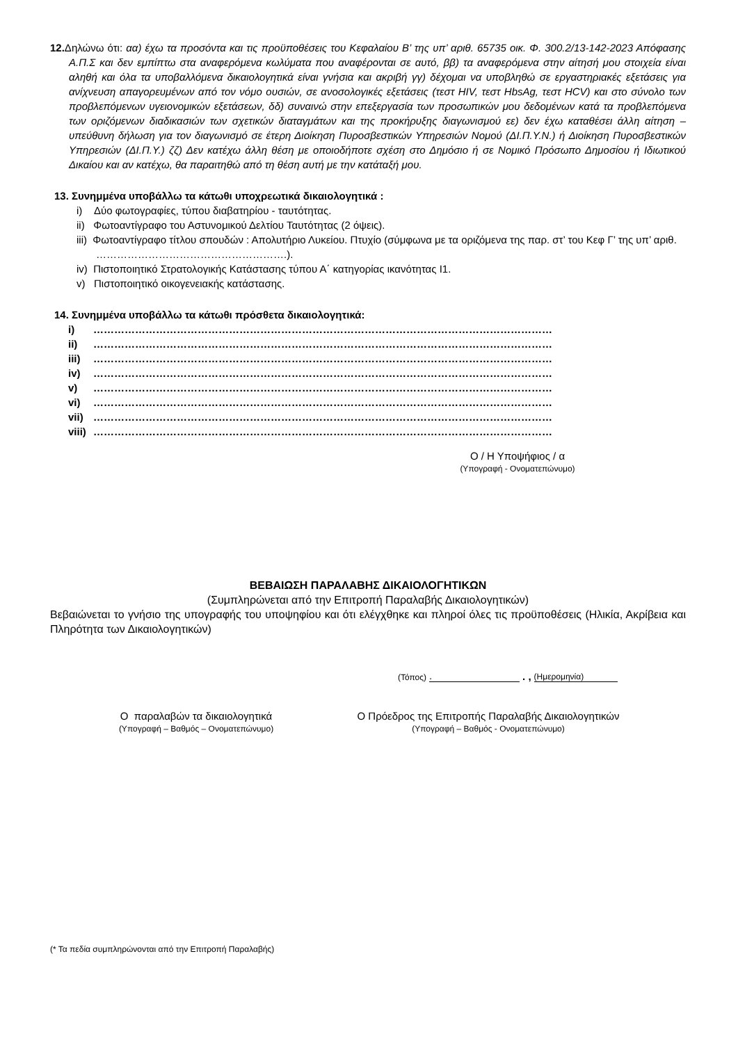12. Δηλώνω ότι: αα) έχω τα προσόντα και τις προϋποθέσεις του Κεφαλαίου Β’ της υπ’ αριθ. 65735 οικ. Φ. 300.2/13-142-2023 Απόφασης Α.Π.Σ και δεν εμπίπτω στα αναφερόμενα κωλύματα που αναφέρονται σε αυτό, ββ) τα αναφερόμενα στην αίτησή μου στοιχεία είναι αληθή και όλα τα υποβαλλόμενα δικαιολογητικά είναι γνήσια και ακριβή γγ) δέχομαι να υποβληθώ σε εργαστηριακές εξετάσεις για ανίχνευση απαγορευμένων από τον νόμο ουσιών, σε ανοσολογικές εξετάσεις (τεστ HIV, τεστ HbsAg, τεστ HCV) και στο σύνολο των προβλεπόμενων υγειονομικών εξετάσεων, δδ) συναινώ στην επεξεργασία των προσωπικών μου δεδομένων κατά τα προβλεπόμενα των οριζόμενων διαδικασιών των σχετικών διαταγμάτων και της προκήρυξης διαγωνισμού εε) δεν έχω καταθέσει άλλη αίτηση – υπεύθυνη δήλωση για τον διαγωνισμό σε έτερη Διοίκηση Πυροσβεστικών Υπηρεσιών Νομού (ΔΙ.Π.Υ.Ν.) ή Διοίκηση Πυροσβεστικών Υπηρεσιών (ΔΙ.Π.Υ.) ζζ) Δεν κατέχω άλλη θέση με οποιοδήποτε σχέση στο Δημόσιο ή σε Νομικό Πρόσωπο Δημοσίου ή Ιδιωτικού Δικαίου και αν κατέχω, θα παραιτηθώ από τη θέση αυτή με την κατάταξή μου.
13. Συνημμένα υποβάλλω τα κάτωθι υποχρεωτικά δικαιολογητικά :
i) Δύο φωτογραφίες, τύπου διαβατηρίου - ταυτότητας.
ii) Φωτοαντίγραφο του Αστυνομικού Δελτίου Ταυτότητας (2 όψεις).
iii) Φωτοαντίγραφο τίτλου σπουδών : Απολυτήριο Λυκείου. Πτυχίο (σύμφωνα με τα οριζόμενα της παρ. στ’ του Κεφ Γ’ της υπ’ αριθ. ……………………………………………….).
iv) Πιστοποιητικό Στρατολογικής Κατάστασης τύπου Α΄ κατηγορίας ικανότητας Ι1.
v) Πιστοποιητικό οικογενειακής κατάστασης.
14. Συνημμένα υποβάλλω τα κάτωθι πρόσθετα δικαιολογητικά:
i) ……………………………………………………………………………………………………………………
ii) ……………………………………………………………………………………………………………………
iii) ……………………………………………………………………………………………………………………
iv) ……………………………………………………………………………………………………………………
v) ……………………………………………………………………………………………………………………
vi) ……………………………………………………………………………………………………………………
vii) ……………………………………………………………………………………………………………………
viii) ……………………………………………………………………………………………………………………
Ο / Η Υποψήφιος / α
(Υπογραφή - Ονοματεπώνυμο)
ΒΕΒΑΙΩΣΗ ΠΑΡΑΛΑΒΗΣ ΔΙΚΑΙΟΛΟΓΗΤΙΚΩΝ
(Συμπληρώνεται από την Επιτροπή Παραλαβής Δικαιολογητικών)
Βεβαιώνεται το γνήσιο της υπογραφής του υποψηφίου και ότι ελέγχθηκε και πληροί όλες τις προϋποθέσεις (Ηλικία, Ακρίβεια και Πληρότητα των Δικαιολογητικών)
(Τόπος).. , (Ημερομηνία)
Ο παραλαβών τα δικαιολογητικά
(Υπογραφή – Βαθμός – Ονοματεπώνυμο)
Ο Πρόεδρος της Επιτροπής Παραλαβής Δικαιολογητικών
(Υπογραφή – Βαθμός - Ονοματεπώνυμο)
(* Τα πεδία συμπληρώνονται από την Επιτροπή Παραλαβής)